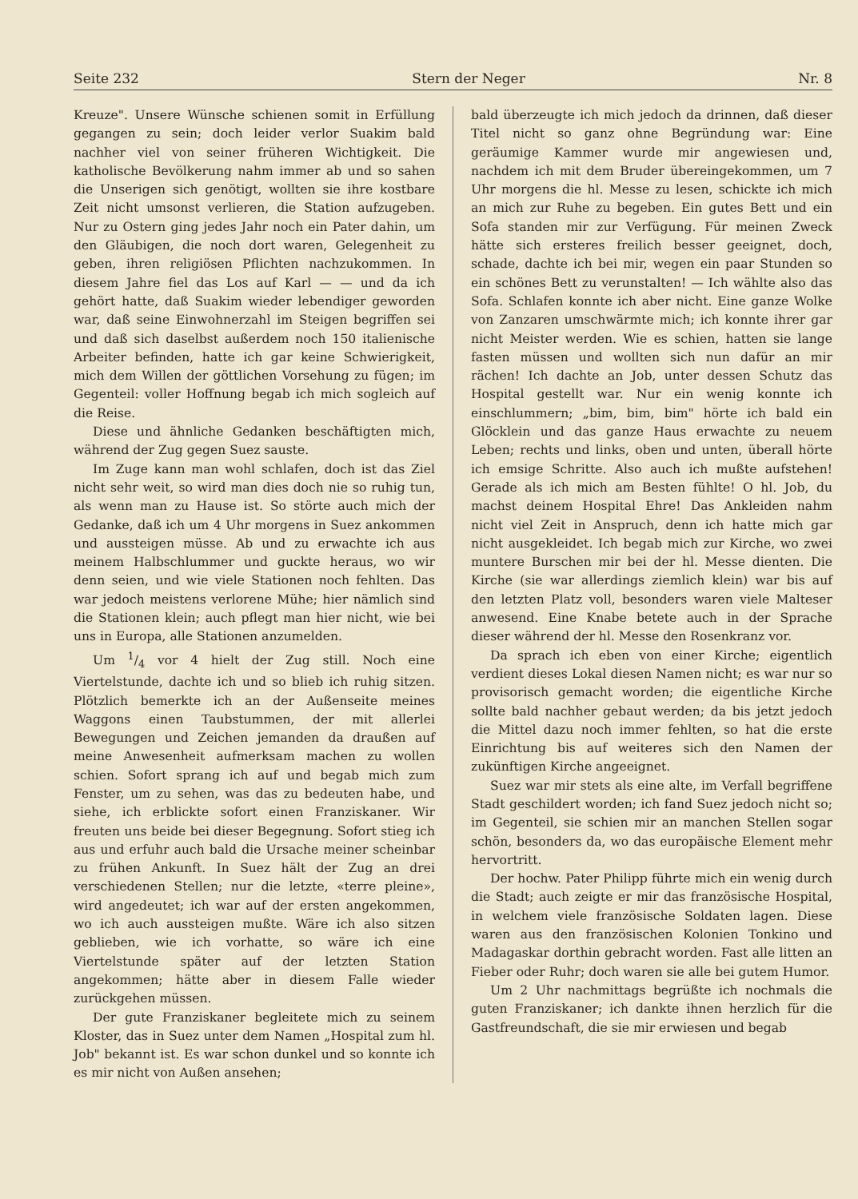Seite 232 Stern der Neger Nr. 8
Kreuze". Unsere Wünsche schienen somit in Erfüllung gegangen zu sein; doch leider verlor Suakim bald nachher viel von seiner früheren Wichtigkeit. Die katholische Bevölkerung nahm immer ab und so sahen die Unserigen sich genötigt, wollten sie ihre kostbare Zeit nicht umsonst verlieren, die Station aufzugeben. Nur zu Ostern ging jedes Jahr noch ein Pater dahin, um den Gläubigen, die noch dort waren, Gelegenheit zu geben, ihren religiösen Pflichten nachzukommen. In diesem Jahre fiel das Los auf Karl — — und da ich gehört hatte, daß Suakim wieder lebendiger geworden war, daß seine Einwohnerzahl im Steigen begriffen sei und daß sich daselbst außerdem noch 150 italienische Arbeiter befinden, hatte ich gar keine Schwierigkeit, mich dem Willen der göttlichen Vorsehung zu fügen; im Gegenteil: voller Hoffnung begab ich mich sogleich auf die Reise.
Diese und ähnliche Gedanken beschäftigten mich, während der Zug gegen Suez sauste.
Im Zuge kann man wohl schlafen, doch ist das Ziel nicht sehr weit, so wird man dies doch nie so ruhig tun, als wenn man zu Hause ist. So störte auch mich der Gedanke, daß ich um 4 Uhr morgens in Suez ankommen und aussteigen müsse. Ab und zu erwachte ich aus meinem Halbschlummer und guckte heraus, wo wir denn seien, und wie viele Stationen noch fehlten. Das war jedoch meistens verlorene Mühe; hier nämlich sind die Stationen klein; auch pflegt man hier nicht, wie bei uns in Europa, alle Stationen anzumelden.
Um 1/4 vor 4 hielt der Zug still. Noch eine Viertelstunde, dachte ich und so blieb ich ruhig sitzen. Plötzlich bemerkte ich an der Außenseite meines Waggons einen Taubstummen, der mit allerlei Bewegungen und Zeichen jemanden da draußen auf meine Anwesenheit aufmerksam machen zu wollen schien. Sofort sprang ich auf und begab mich zum Fenster, um zu sehen, was das zu bedeuten habe, und siehe, ich erblickte sofort einen Franziskaner. Wir freuten uns beide bei dieser Begegnung. Sofort stieg ich aus und erfuhr auch bald die Ursache meiner scheinbar zu frühen Ankunft. In Suez hält der Zug an drei verschiedenen Stellen; nur die letzte, «terre pleine», wird angedeutet; ich war auf der ersten angekommen, wo ich auch aussteigen mußte. Wäre ich also sitzen geblieben, wie ich vorhatte, so wäre ich eine Viertelstunde später auf der letzten Station angekommen; hätte aber in diesem Falle wieder zurückgehen müssen.
Der gute Franziskaner begleitete mich zu seinem Kloster, das in Suez unter dem Namen „Hospital zum hl. Job" bekannt ist. Es war schon dunkel und so konnte ich es mir nicht von Außen ansehen;
bald überzeugte ich mich jedoch da drinnen, daß dieser Titel nicht so ganz ohne Begründung war: Eine geräumige Kammer wurde mir angewiesen und, nachdem ich mit dem Bruder übereingekommen, um 7 Uhr morgens die hl. Messe zu lesen, schickte ich mich an mich zur Ruhe zu begeben. Ein gutes Bett und ein Sofa standen mir zur Verfügung. Für meinen Zweck hätte sich ersteres freilich besser geeignet, doch, schade, dachte ich bei mir, wegen ein paar Stunden so ein schönes Bett zu verunstalten! — Ich wählte also das Sofa. Schlafen konnte ich aber nicht. Eine ganze Wolke von Zanzaren umschwärmte mich; ich konnte ihrer gar nicht Meister werden. Wie es schien, hatten sie lange fasten müssen und wollten sich nun dafür an mir rächen! Ich dachte an Job, unter dessen Schutz das Hospital gestellt war. Nur ein wenig konnte ich einschlummern; „bim, bim, bim" hörte ich bald ein Glöcklein und das ganze Haus erwachte zu neuem Leben; rechts und links, oben und unten, überall hörte ich emsige Schritte. Also auch ich mußte aufstehen! Gerade als ich mich am Besten fühlte! O hl. Job, du machst deinem Hospital Ehre! Das Ankleiden nahm nicht viel Zeit in Anspruch, denn ich hatte mich gar nicht ausgekleidet. Ich begab mich zur Kirche, wo zwei muntere Burschen mir bei der hl. Messe dienten. Die Kirche (sie war allerdings ziemlich klein) war bis auf den letzten Platz voll, besonders waren viele Malteser anwesend. Eine Knabe betete auch in der Sprache dieser während der hl. Messe den Rosenkranz vor.
Da sprach ich eben von einer Kirche; eigentlich verdient dieses Lokal diesen Namen nicht; es war nur so provisorisch gemacht worden; die eigentliche Kirche sollte bald nachher gebaut werden; da bis jetzt jedoch die Mittel dazu noch immer fehlten, so hat die erste Einrichtung bis auf weiteres sich den Namen der zukünftigen Kirche angeeignet.
Suez war mir stets als eine alte, im Verfall begriffene Stadt geschildert worden; ich fand Suez jedoch nicht so; im Gegenteil, sie schien mir an manchen Stellen sogar schön, besonders da, wo das europäische Element mehr hervortritt.
Der hochw. Pater Philipp führte mich ein wenig durch die Stadt; auch zeigte er mir das französische Hospital, in welchem viele französische Soldaten lagen. Diese waren aus den französischen Kolonien Tonkino und Madagaskar dorthin gebracht worden. Fast alle litten an Fieber oder Ruhr; doch waren sie alle bei gutem Humor.
Um 2 Uhr nachmittags begrüßte ich nochmals die guten Franziskaner; ich dankte ihnen herzlich für die Gastfreundschaft, die sie mir erwiesen und begab